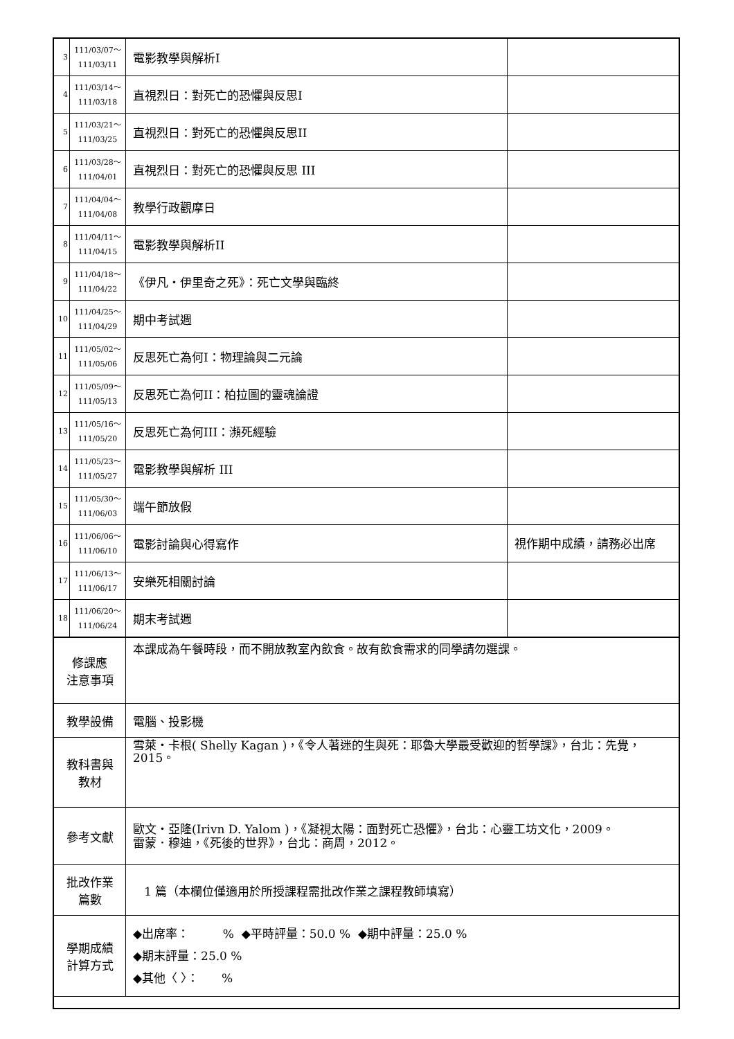| 3 | 111/03/07～ 111/03/11 | 電影教學與解析I | |
| 4 | 111/03/14～ 111/03/18 | 直視烈日：對死亡的恐懼與反思I | |
| 5 | 111/03/21～ 111/03/25 | 直視烈日：對死亡的恐懼與反思II | |
| 6 | 111/03/28～ 111/04/01 | 直視烈日：對死亡的恐懼與反思 III | |
| 7 | 111/04/04～ 111/04/08 | 教學行政觀摩日 | |
| 8 | 111/04/11～ 111/04/15 | 電影教學與解析II | |
| 9 | 111/04/18～ 111/04/22 | 《伊凡‧伊里奇之死》：死亡文學與臨終 | |
| 10 | 111/04/25～ 111/04/29 | 期中考試週 | |
| 11 | 111/05/02～ 111/05/06 | 反思死亡為何I：物理論與二元論 | |
| 12 | 111/05/09～ 111/05/13 | 反思死亡為何II：柏拉圖的靈魂論證 | |
| 13 | 111/05/16～ 111/05/20 | 反思死亡為何III：瀕死經驗 | |
| 14 | 111/05/23～ 111/05/27 | 電影教學與解析 III | |
| 15 | 111/05/30～ 111/06/03 | 端午節放假 | |
| 16 | 111/06/06～ 111/06/10 | 電影討論與心得寫作 | 視作期中成績，請務必出席 |
| 17 | 111/06/13～ 111/06/17 | 安樂死相關討論 | |
| 18 | 111/06/20～ 111/06/24 | 期末考試週 | |
| 修課應 注意事項 | | 本課成為午餐時段，而不開放教室內飲食。故有飲食需求的同學請勿選課。 | |
| 教學設備 | | 電腦、投影機 | |
| 教科書與 教材 | | 雪萊‧卡根( Shelly Kagan )，《令人著迷的生與死：耶魯大學最受歡迎的哲學課》，台北：先覺，2015。 | |
| 參考文獻 | | 歐文‧亞隆(Irivn D. Yalom )，《凝視太陽：面對死亡恐懼》，台北：心靈工坊文化，2009。 雷蒙．穆迪，《死後的世界》，台北：商周，2012。 | |
| 批改作業 篇數 | | 1 篇（本欄位僅適用於所授課程需批改作業之課程教師填寫） | |
| 學期成績 計算方式 | | ◆出席率： % ◆平時評量：50.0 % ◆期中評量：25.0 % ◆期末評量：25.0 % ◆其他〈 〉： % | |